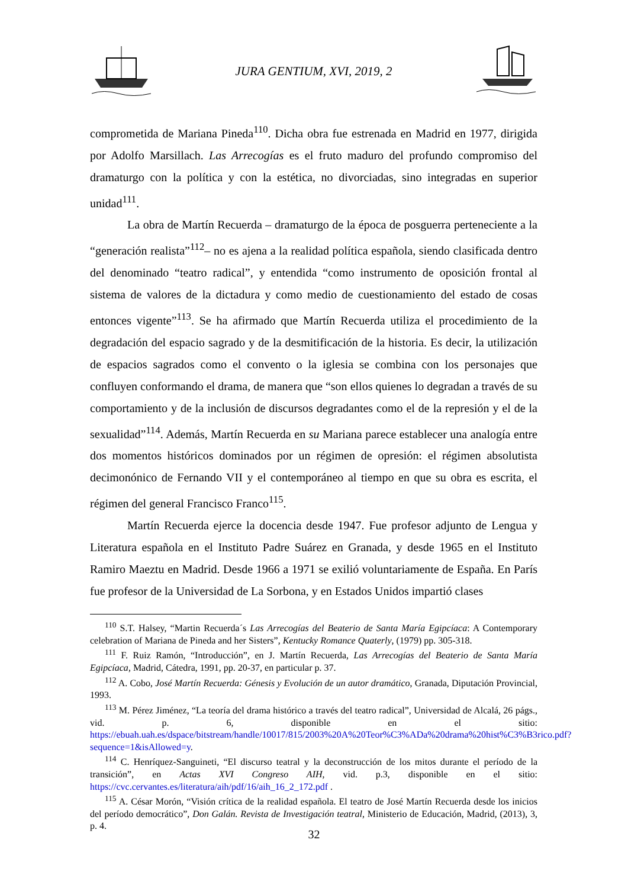JURA GENTIUM, XVI, 2019, 2
comprometida de Mariana Pineda<sup>110</sup>. Dicha obra fue estrenada en Madrid en 1977, dirigida por Adolfo Marsillach. Las Arrecogías es el fruto maduro del profundo compromiso del dramaturgo con la política y con la estética, no divorciadas, sino integradas en superior unidad<sup>111</sup>.
La obra de Martín Recuerda – dramaturgo de la época de posguerra perteneciente a la “generación realista”<sup>112</sup>– no es ajena a la realidad política española, siendo clasificada dentro del denominado “teatro radical”, y entendida “como instrumento de oposición frontal al sistema de valores de la dictadura y como medio de cuestionamiento del estado de cosas entonces vigente”<sup>113</sup>. Se ha afirmado que Martín Recuerda utiliza el procedimiento de la degradación del espacio sagrado y de la desmitificación de la historia. Es decir, la utilización de espacios sagrados como el convento o la iglesia se combina con los personajes que confluyen conformando el drama, de manera que “son ellos quienes lo degradan a través de su comportamiento y de la inclusión de discursos degradantes como el de la represión y el de la sexualidad”<sup>114</sup>. Además, Martín Recuerda en su Mariana parece establecer una analogía entre dos momentos históricos dominados por un régimen de opresión: el régimen absolutista decimonónico de Fernando VII y el contemporáneo al tiempo en que su obra es escrita, el régimen del general Francisco Franco<sup>115</sup>.
Martín Recuerda ejerce la docencia desde 1947. Fue profesor adjunto de Lengua y Literatura española en el Instituto Padre Suárez en Granada, y desde 1965 en el Instituto Ramiro Maeztu en Madrid. Desde 1966 a 1971 se exilió voluntariamente de España. En París fue profesor de la Universidad de La Sorbona, y en Estados Unidos impartió clases
<sup>110</sup> S.T. Halsey, “Martin Recuerda´s Las Arrecogías del Beaterio de Santa María Egipcíaca: A Contemporary celebration of Mariana de Pineda and her Sisters”, Kentucky Romance Quaterly, (1979) pp. 305-318.
<sup>111</sup> F. Ruiz Ramón, “Introducción”, en J. Martín Recuerda, Las Arrecogías del Beaterio de Santa María Egipcíaca, Madrid, Cátedra, 1991, pp. 20-37, en particular p. 37.
<sup>112</sup> A. Cobo, José Martín Recuerda: Génesis y Evolución de un autor dramático, Granada, Diputación Provincial, 1993.
<sup>113</sup> M. Pérez Jiménez, “La teoría del drama histórico a través del teatro radical”, Universidad de Alcalá, 26 págs., vid. p. 6, disponible en el sitio: https://ebuah.uah.es/dspace/bitstream/handle/10017/815/2003%20A%20Teor%C3%ADa%20drama%20hist%C3%B3rico.pdf?sequence=1&isAllowed=y.
<sup>114</sup> C. Henríquez-Sanguineti, “El discurso teatral y la deconstrucción de los mitos durante el período de la transición”, en Actas XVI Congreso AIH, vid. p.3, disponible en el sitio: https://cvc.cervantes.es/literatura/aih/pdf/16/aih_16_2_172.pdf .
<sup>115</sup> A. César Morón, “Visión crítica de la realidad española. El teatro de José Martín Recuerda desde los inicios del período democrático”, Don Galán. Revista de Investigación teatral, Ministerio de Educación, Madrid, (2013), 3, p. 4.
32